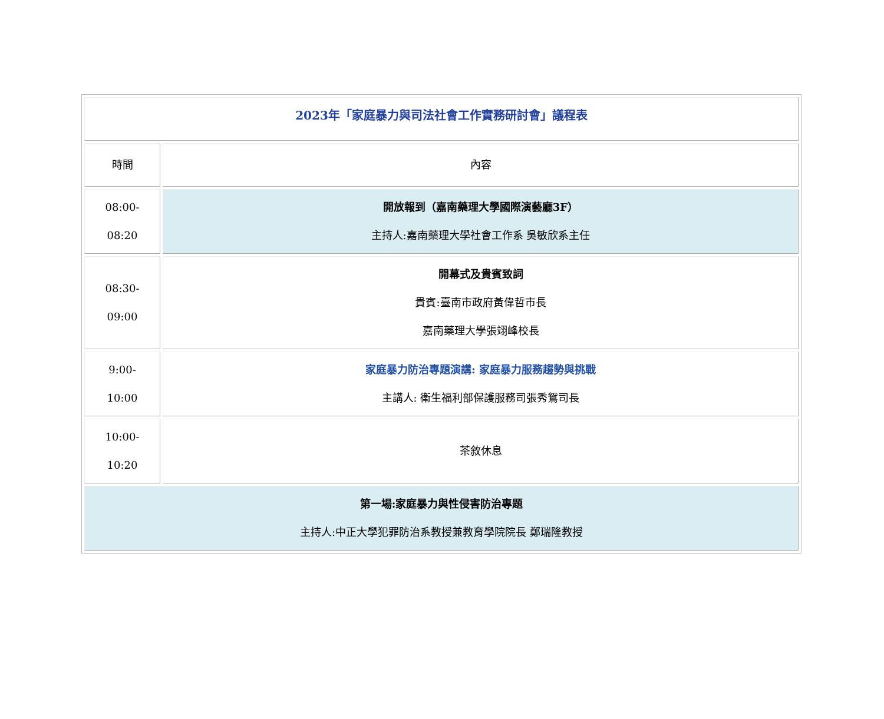| 2023年「家庭暴力與司法社會工作實務研討會」議程表 | |
| 時間 | 內容 |
| 08:00- 08:20 | 開放報到（嘉南藥理大學國際演藝廳3F） 主持人:嘉南藥理大學社會工作系 吳敏欣系主任 |
| 08:30- 09:00 | 開幕式及貴賓致詞 貴賓:臺南市政府黃偉哲市長 嘉南藥理大學張翊峰校長 |
| 9:00- 10:00 | 家庭暴力防治專題演講: 家庭暴力服務趨勢與挑戰 主講人: 衛生福利部保護服務司張秀鴛司長 |
| 10:00- 10:20 | 茶敘休息 |
| 第一場:家庭暴力與性侵害防治專題 主持人:中正大學犯罪防治系教授兼教育學院院長 鄭瑞隆教授 | |